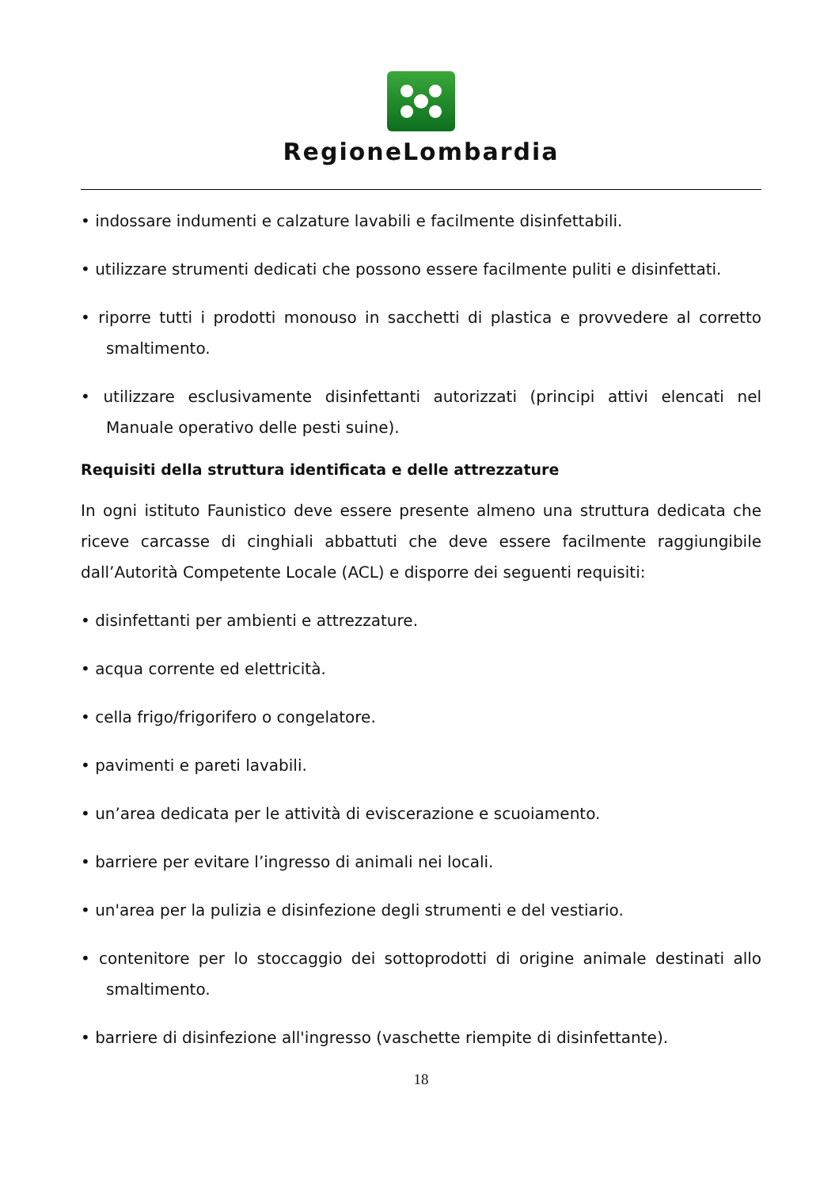RegioneLombardia
• indossare indumenti e calzature lavabili e facilmente disinfettabili.
• utilizzare strumenti dedicati che possono essere facilmente puliti e disinfettati.
• riporre tutti i prodotti monouso in sacchetti di plastica e provvedere al corretto smaltimento.
• utilizzare esclusivamente disinfettanti autorizzati (principi attivi elencati nel Manuale operativo delle pesti suine).
Requisiti della struttura identificata e delle attrezzature
In ogni istituto Faunistico deve essere presente almeno una struttura dedicata che riceve carcasse di cinghiali abbattuti che deve essere facilmente raggiungibile dall’Autorità Competente Locale (ACL) e disporre dei seguenti requisiti:
• disinfettanti per ambienti e attrezzature.
• acqua corrente ed elettricità.
• cella frigo/frigorifero o congelatore.
• pavimenti e pareti lavabili.
• un’area dedicata per le attività di eviscerazione e scuoiamento.
• barriere per evitare l’ingresso di animali nei locali.
• un'area per la pulizia e disinfezione degli strumenti e del vestiario.
• contenitore per lo stoccaggio dei sottoprodotti di origine animale destinati allo smaltimento.
• barriere di disinfezione all'ingresso (vaschette riempite di disinfettante).
18